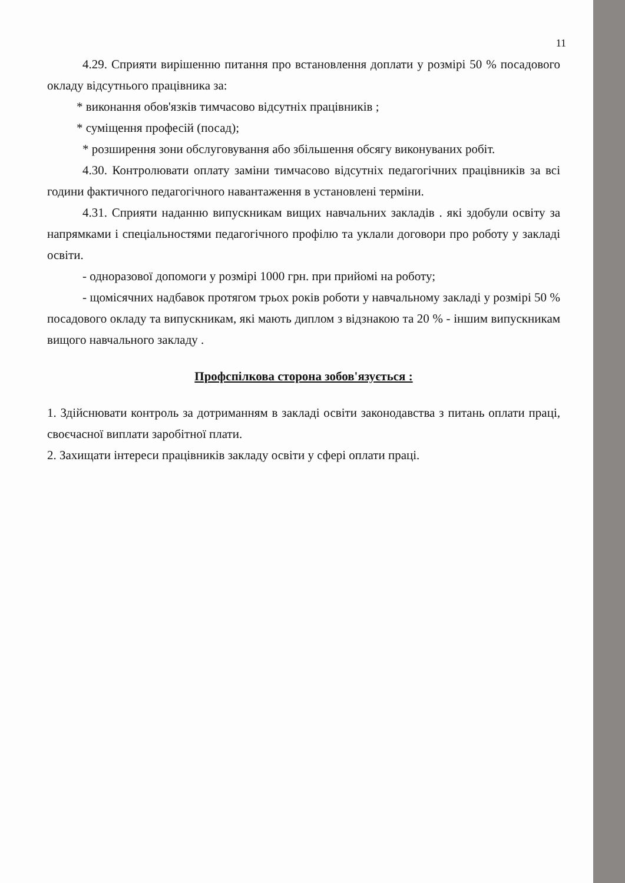11
4.29. Сприяти вирішенню питання про встановлення доплати у розмірі 50 % посадового окладу відсутнього працівника за:
* виконання обов'язків тимчасово відсутніх працівників ;
* суміщення професій (посад);
* розширення зони обслуговування або збільшення обсягу виконуваних робіт.
4.30. Контролювати оплату заміни тимчасово відсутніх педагогічних працівників за всі години фактичного педагогічного навантаження в установлені терміни.
4.31. Сприяти наданню випускникам вищих навчальних закладів . які здобули освіту за напрямками і спеціальностями педагогічного профілю та уклали договори про роботу у закладі освіти.
- одноразової допомоги у розмірі 1000 грн. при прийомі на роботу;
- щомісячних надбавок протягом трьох років роботи у навчальному закладі у розмірі 50 % посадового окладу та випускникам, які мають диплом з відзнакою та 20 % - іншим випускникам вищого навчального закладу .
Профспілкова сторона зобов'язується :
1. Здійснювати контроль за дотриманням в закладі освіти законодавства з питань оплати праці, своєчасної виплати заробітної плати.
2. Захищати інтереси працівників закладу освіти у сфері оплати праці.